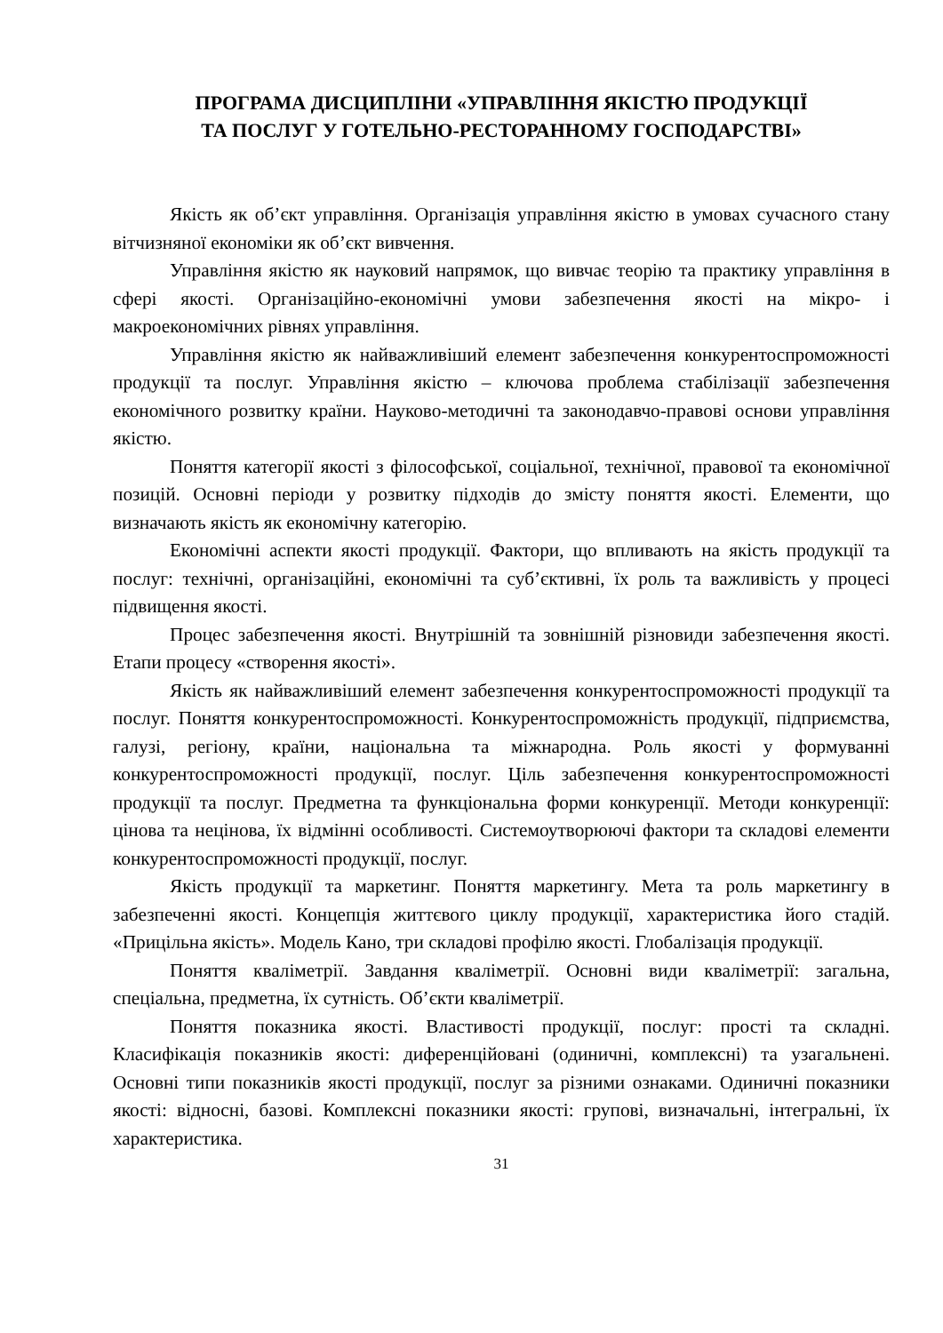ПРОГРАМА ДИСЦИПЛІНИ «УПРАВЛІННЯ ЯКІСТЮ ПРОДУКЦІЇ
ТА ПОСЛУГ У ГОТЕЛЬНО-РЕСТОРАННОМУ ГОСПОДАРСТВІ»
Якість як об’єкт управління. Організація управління якістю в умовах сучасного стану вітчизняної економіки як об’єкт вивчення.
Управління якістю як науковий напрямок, що вивчає теорію та практику управління в сфері якості. Організаційно-економічні умови забезпечення якості на мікро- і макроекономічних рівнях управління.
Управління якістю як найважливіший елемент забезпечення конкурентоспроможності продукції та послуг. Управління якістю – ключова проблема стабілізації забезпечення економічного розвитку країни. Науково-методичні та законодавчо-правові основи управління якістю.
Поняття категорії якості з філософської, соціальної, технічної, правової та економічної позицій. Основні періоди у розвитку підходів до змісту поняття якості. Елементи, що визначають якість як економічну категорію.
Економічні аспекти якості продукції. Фактори, що впливають на якість продукції та послуг: технічні, організаційні, економічні та суб’єктивні, їх роль та важливість у процесі підвищення якості.
Процес забезпечення якості. Внутрішній та зовнішній різновиди забезпечення якості. Етапи процесу «створення якості».
Якість як найважливіший елемент забезпечення конкурентоспроможності продукції та послуг. Поняття конкурентоспроможності. Конкурентоспроможність продукції, підприємства, галузі, регіону, країни, національна та міжнародна. Роль якості у формуванні конкурентоспроможності продукції, послуг. Ціль забезпечення конкурентоспроможності продукції та послуг. Предметна та функціональна форми конкуренції. Методи конкуренції: цінова та нецінова, їх відмінні особливості. Системоутворюючі фактори та складові елементи конкурентоспроможності продукції, послуг.
Якість продукції та маркетинг. Поняття маркетингу. Мета та роль маркетингу в забезпеченні якості. Концепція життєвого циклу продукції, характеристика його стадій. «Прицільна якість». Модель Кано, три складові профілю якості. Глобалізація продукції.
Поняття кваліметрії. Завдання кваліметрії. Основні види кваліметрії: загальна, спеціальна, предметна, їх сутність. Об’єкти кваліметрії.
Поняття показника якості. Властивості продукції, послуг: прості та складні. Класифікація показників якості: диференційовані (одиничні, комплексні) та узагальнені. Основні типи показників якості продукції, послуг за різними ознаками. Одиничні показники якості: відносні, базові. Комплексні показники якості: групові, визначальні, інтегральні, їх характеристика.
31